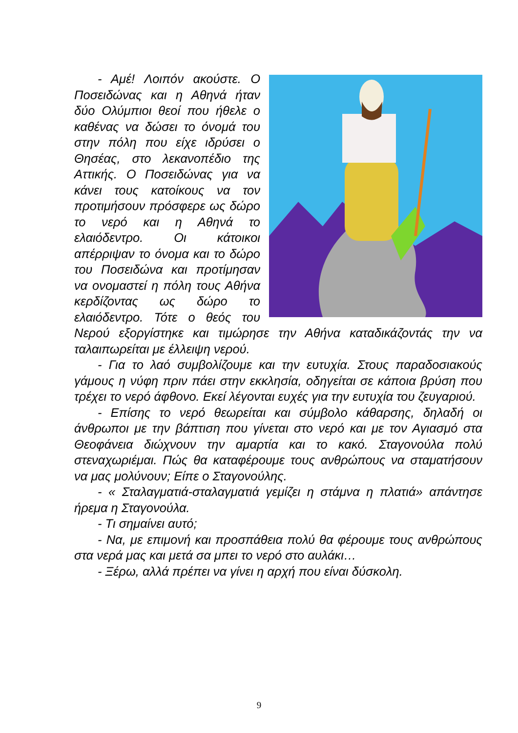- Αμέ! Λοιπόν ακούστε. Ο Ποσειδώνας και η Αθηνά ήταν δύο Ολύμπιοι θεοί που ήθελε ο καθένας να δώσει το όνομά του στην πόλη που είχε ιδρύσει ο Θησέας, στο λεκανοπέδιο της Αττικής. Ο Ποσειδώνας για να κάνει τους κατοίκους να τον προτιμήσουν πρόσφερε ως δώρο το νερό και η Αθηνά το ελαιόδεντρο. Οι κάτοικοι απέρριψαν το όνομα και το δώρο του Ποσειδώνα και προτίμησαν να ονομαστεί η πόλη τους Αθήνα κερδίζοντας ως δώρο το ελαιόδεντρο. Τότε ο θεός του Νερού εξοργίστηκε και τιμώρησε την Αθήνα καταδικάζοντάς την να ταλαιπωρείται με έλλειψη νερού.
- Για το λαό συμβολίζουμε και την ευτυχία. Στους παραδοσιακούς γάμους η νύφη πριν πάει στην εκκλησία, οδηγείται σε κάποια βρύση που τρέχει το νερό άφθονο. Εκεί λέγονται ευχές για την ευτυχία του ζευγαριού.
- Επίσης το νερό θεωρείται και σύμβολο κάθαρσης, δηλαδή οι άνθρωποι με την βάπτιση που γίνεται στο νερό και με τον Αγιασμό στα Θεοφάνεια διώχνουν την αμαρτία και το κακό. Σταγονούλα πολύ στεναχωριέμαι. Πώς θα καταφέρουμε τους ανθρώπους να σταματήσουν να μας μολύνουν; Είπε ο Σταγονούλης.
- « Σταλαγματιά-σταλαγματιά γεμίζει η στάμνα η πλατιά» απάντησε ήρεμα η Σταγονούλα.
- Τι σημαίνει αυτό;
- Να, με επιμονή και προσπάθεια πολύ θα φέρουμε τους ανθρώπους στα νερά μας και μετά σα μπει το νερό στο αυλάκι…
- Ξέρω, αλλά πρέπει να γίνει η αρχή που είναι δύσκολη.
9